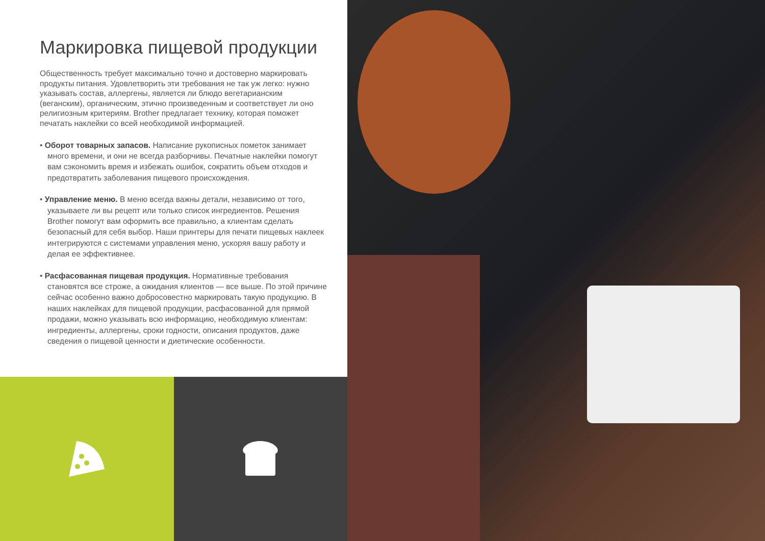Маркировка пищевой продукции
Общественность требует максимально точно и достоверно маркировать продукты питания. Удовлетворить эти требования не так уж легко: нужно указывать состав, аллергены, является ли блюдо вегетарианским (веганским), органическим, этично произведенным и соответствует ли оно религиозным критериям. Brother предлагает технику, которая поможет печатать наклейки со всей необходимой информацией.
• Оборот товарных запасов. Написание рукописных пометок занимает много времени, и они не всегда разборчивы. Печатные наклейки помогут вам сэкономить время и избежать ошибок, сократить объем отходов и предотвратить заболевания пищевого происхождения.
• Управление меню. В меню всегда важны детали, независимо от того, указываете ли вы рецепт или только список ингредиентов. Решения Brother помогут вам оформить все правильно, а клиентам сделать безопасный для себя выбор. Наши принтеры для печати пищевых наклеек интегрируются с системами управления меню, ускоряя вашу работу и делая ее эффективнее.
• Расфасованная пищевая продукция. Нормативные требования становятся все строже, а ожидания клиентов — все выше. По этой причине сейчас особенно важно добросовестно маркировать такую продукцию. В наших наклейках для пищевой продукции, расфасованной для прямой продажи, можно указывать всю информацию, необходимую клиентам: ингредиенты, аллергены, сроки годности, описания продуктов, даже сведения о пищевой ценности и диетические особенности.